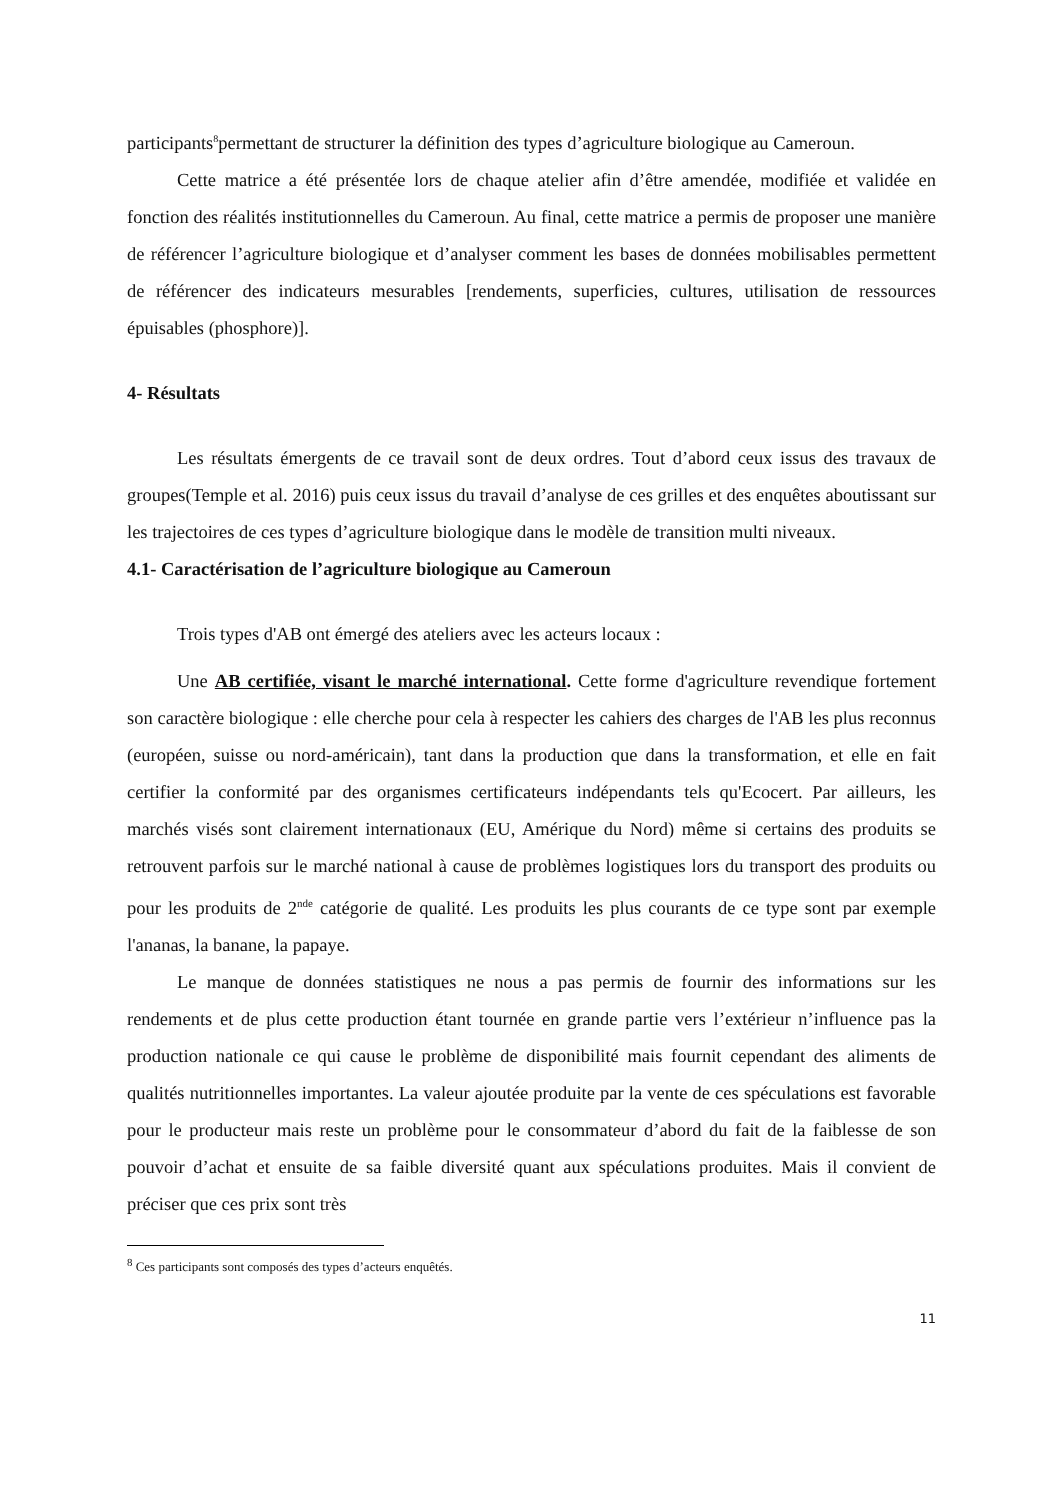participants<sup>8</sup>permettant de structurer la définition des types d’agriculture biologique au Cameroun.
Cette matrice a été présentée lors de chaque atelier afin d’être amendée, modifiée et validée en fonction des réalités institutionnelles du Cameroun. Au final, cette matrice a permis de proposer une manière de référencer l’agriculture biologique et d’analyser comment les bases de données mobilisables permettent de référencer des indicateurs mesurables [rendements, superficies, cultures, utilisation de ressources épuisables (phosphore)].
4- Résultats
Les résultats émergents de ce travail sont de deux ordres. Tout d’abord ceux issus des travaux de groupes(Temple et al. 2016) puis ceux issus du travail d’analyse de ces grilles et des enquêtes aboutissant sur les trajectoires de ces types d’agriculture biologique dans le modèle de transition multi niveaux.
4.1- Caractérisation de l’agriculture biologique au Cameroun
Trois types d'AB ont émergé des ateliers avec les acteurs locaux :
Une AB certifiée, visant le marché international. Cette forme d'agriculture revendique fortement son caractère biologique : elle cherche pour cela à respecter les cahiers des charges de l'AB les plus reconnus (européen, suisse ou nord-américain), tant dans la production que dans la transformation, et elle en fait certifier la conformité par des organismes certificateurs indépendants tels qu'Ecocert. Par ailleurs, les marchés visés sont clairement internationaux (EU, Amérique du Nord) même si certains des produits se retrouvent parfois sur le marché national à cause de problèmes logistiques lors du transport des produits ou pour les produits de 2<sup>nde</sup> catégorie de qualité. Les produits les plus courants de ce type sont par exemple l'ananas, la banane, la papaye.
Le manque de données statistiques ne nous a pas permis de fournir des informations sur les rendements et de plus cette production étant tournée en grande partie vers l’extérieur n’influence pas la production nationale ce qui cause le problème de disponibilité mais fournit cependant des aliments de qualités nutritionnelles importantes. La valeur ajoutée produite par la vente de ces spéculations est favorable pour le producteur mais reste un problème pour le consommateur d’abord du fait de la faiblesse de son pouvoir d’achat et ensuite de sa faible diversité quant aux spéculations produites. Mais il convient de préciser que ces prix sont très
<sup>8</sup> Ces participants sont composés des types d’acteurs enquêtés.
11